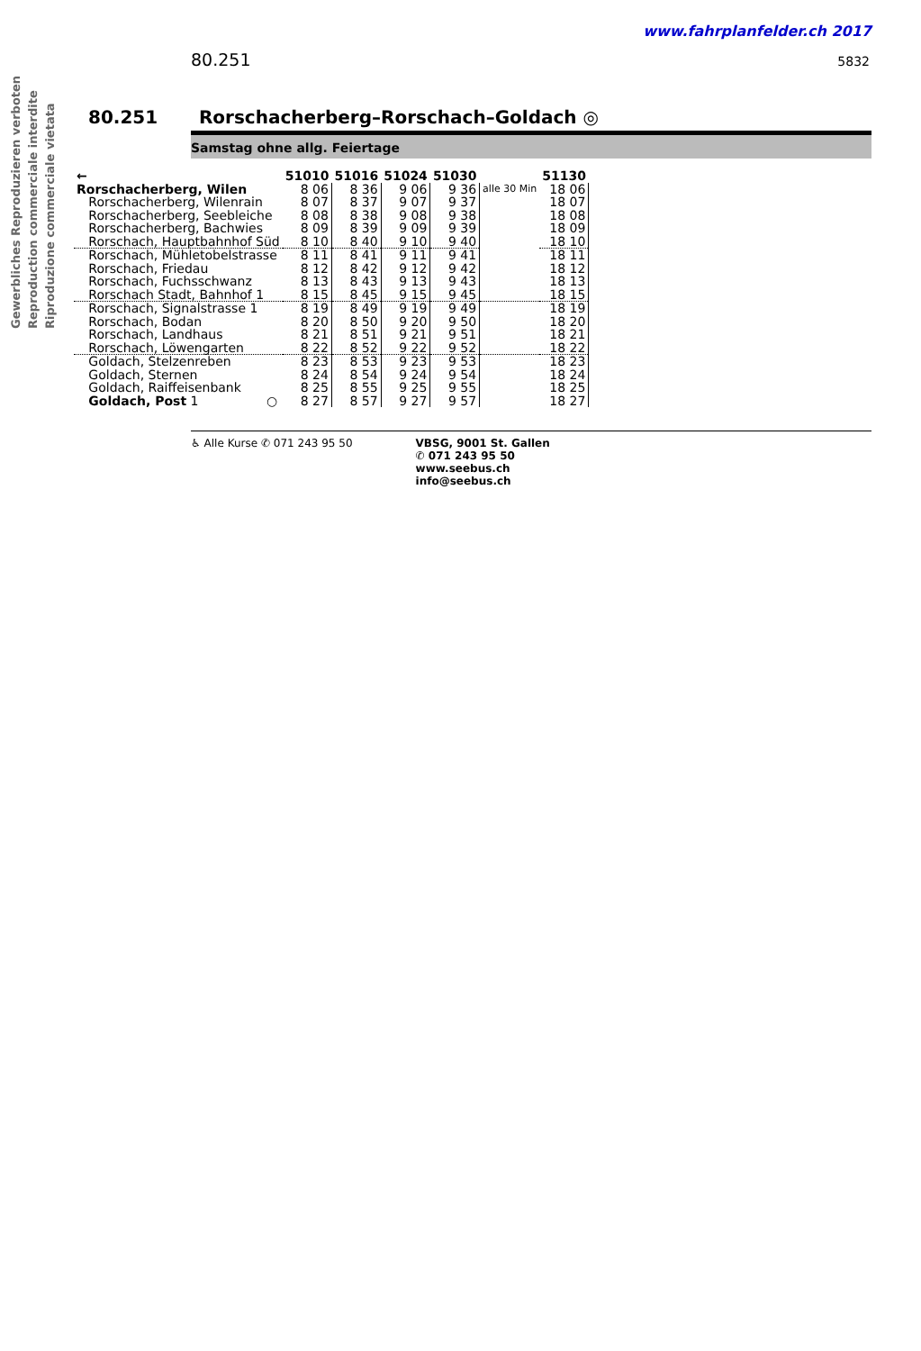Gewerbliches Reproduzieren verboten Reproduction commerciale interdite Riproduzione commerciale vietata
www.fahrplanfelder.ch 2017
80.251 5832
80.251 Rorschacherberg–Rorschach–Goldach ◎
Samstag ohne allg. Feiertage
| ← | 51010 | 51016 | 51024 | 51030 | | 51130 |
| --- | --- | --- | --- | --- | --- | --- |
| Rorschacherberg, Wilen | 8 06 | 8 36 | 9 06 | 9 36 | alle 30 Min | 18 06 |
| Rorschacherberg, Wilenrain | 8 07 | 8 37 | 9 07 | 9 37 | | 18 07 |
| Rorschacherberg, Seebleiche | 8 08 | 8 38 | 9 08 | 9 38 | | 18 08 |
| Rorschacherberg, Bachwies | 8 09 | 8 39 | 9 09 | 9 39 | | 18 09 |
| Rorschach, Hauptbahnhof Süd | 8 10 | 8 40 | 9 10 | 9 40 | | 18 10 |
| Rorschach, Mühletobelstrasse | 8 11 | 8 41 | 9 11 | 9 41 | | 18 11 |
| Rorschach, Friedau | 8 12 | 8 42 | 9 12 | 9 42 | | 18 12 |
| Rorschach, Fuchsschwanz | 8 13 | 8 43 | 9 13 | 9 43 | | 18 13 |
| Rorschach Stadt, Bahnhof 1 | 8 15 | 8 45 | 9 15 | 9 45 | | 18 15 |
| Rorschach, Signalstrasse 1 | 8 19 | 8 49 | 9 19 | 9 49 | | 18 19 |
| Rorschach, Bodan | 8 20 | 8 50 | 9 20 | 9 50 | | 18 20 |
| Rorschach, Landhaus | 8 21 | 8 51 | 9 21 | 9 51 | | 18 21 |
| Rorschach, Löwengarten | 8 22 | 8 52 | 9 22 | 9 52 | | 18 22 |
| Goldach, Stelzenreben | 8 23 | 8 53 | 9 23 | 9 53 | | 18 23 |
| Goldach, Sternen | 8 24 | 8 54 | 9 24 | 9 54 | | 18 24 |
| Goldach, Raiffeisenbank | 8 25 | 8 55 | 9 25 | 9 55 | | 18 25 |
| Goldach, Post 1 ○ | 8 27 | 8 57 | 9 27 | 9 57 | | 18 27 |
♿ Alle Kurse ✆ 071 243 95 50 VBSG, 9001 St. Gallen
✆ 071 243 95 50
www.seebus.ch
info@seebus.ch